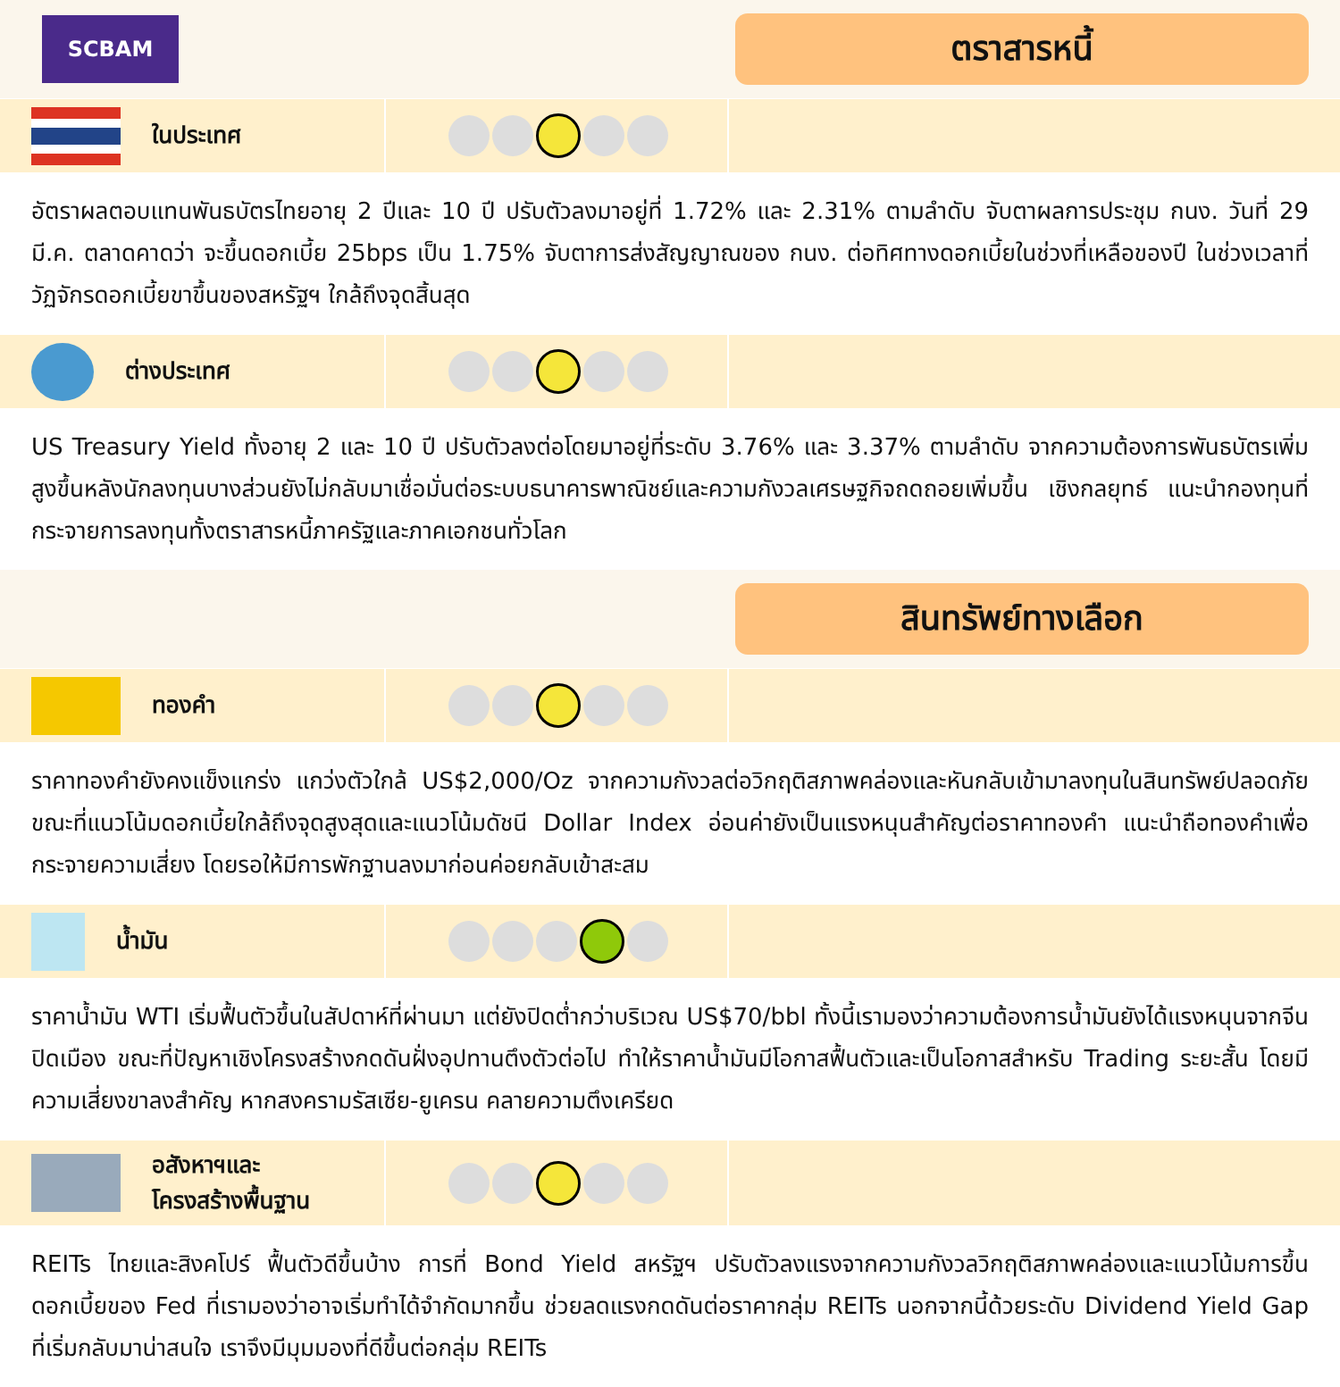SCBAM
ตราสารหนี้
ในประเทศ
อัตราผลตอบแทนพันธบัตรไทยอายุ 2 ปีและ 10 ปี ปรับตัวลงมาอยู่ที่ 1.72% และ 2.31% ตามลำดับ จับตาผลการประชุม กนง. วันที่ 29 มี.ค. ตลาดคาดว่า จะขึ้นดอกเบี้ย 25bps เป็น 1.75% จับตาการส่งสัญญาณของ กนง. ต่อทิศทางดอกเบี้ยในช่วงที่เหลือของปี ในช่วงเวลาที่วัฏจักรดอกเบี้ยขาขึ้นของสหรัฐฯ ใกล้ถึงจุดสิ้นสุด
ต่างประเทศ
US Treasury Yield ทั้งอายุ 2 และ 10 ปี ปรับตัวลงต่อโดยมาอยู่ที่ระดับ 3.76% และ 3.37% ตามลำดับ จากความต้องการพันธบัตรเพิ่มสูงขึ้นหลังนักลงทุนบางส่วนยังไม่กลับมาเชื่อมั่นต่อระบบธนาคารพาณิชย์และความกังวลเศรษฐกิจถดถอยเพิ่มขึ้น เชิงกลยุทธ์ แนะนำกองทุนที่กระจายการลงทุนทั้งตราสารหนี้ภาครัฐและภาคเอกชนทั่วโลก
สินทรัพย์ทางเลือก
ทองคำ
ราคาทองคำยังคงแข็งแกร่ง แกว่งตัวใกล้ US$2,000/Oz จากความกังวลต่อวิกฤติสภาพคล่องและหันกลับเข้ามาลงทุนในสินทรัพย์ปลอดภัย ขณะที่แนวโน้มดอกเบี้ยใกล้ถึงจุดสูงสุดและแนวโน้มดัชนี Dollar Index อ่อนค่ายังเป็นแรงหนุนสำคัญต่อราคาทองคำ แนะนำถือทองคำเพื่อกระจายความเสี่ยง โดยรอให้มีการพักฐานลงมาก่อนค่อยกลับเข้าสะสม
น้ำมัน
ราคาน้ำมัน WTI เริ่มฟื้นตัวขึ้นในสัปดาห์ที่ผ่านมา แต่ยังปิดต่ำกว่าบริเวณ US$70/bbl ทั้งนี้เรามองว่าความต้องการน้ำมันยังได้แรงหนุนจากจีนปิดเมือง ขณะที่ปัญหาเชิงโครงสร้างกดดันฝั่งอุปทานตึงตัวต่อไป ทำให้ราคาน้ำมันมีโอกาสฟื้นตัวและเป็นโอกาสสำหรับ Trading ระยะสั้น โดยมีความเสี่ยงขาลงสำคัญ หากสงครามรัสเซีย-ยูเครน คลายความตึงเครียด
อสังหาฯและ
โครงสร้างพื้นฐาน
REITs ไทยและสิงคโปร์ ฟื้นตัวดีขึ้นบ้าง การที่ Bond Yield สหรัฐฯ ปรับตัวลงแรงจากความกังวลวิกฤติสภาพคล่องและแนวโน้มการขึ้นดอกเบี้ยของ Fed ที่เรามองว่าอาจเริ่มทำได้จำกัดมากขึ้น ช่วยลดแรงกดดันต่อราคากลุ่ม REITs นอกจากนี้ด้วยระดับ Dividend Yield Gap ที่เริ่มกลับมาน่าสนใจ เราจึงมีมุมมองที่ดีขึ้นต่อกลุ่ม REITs